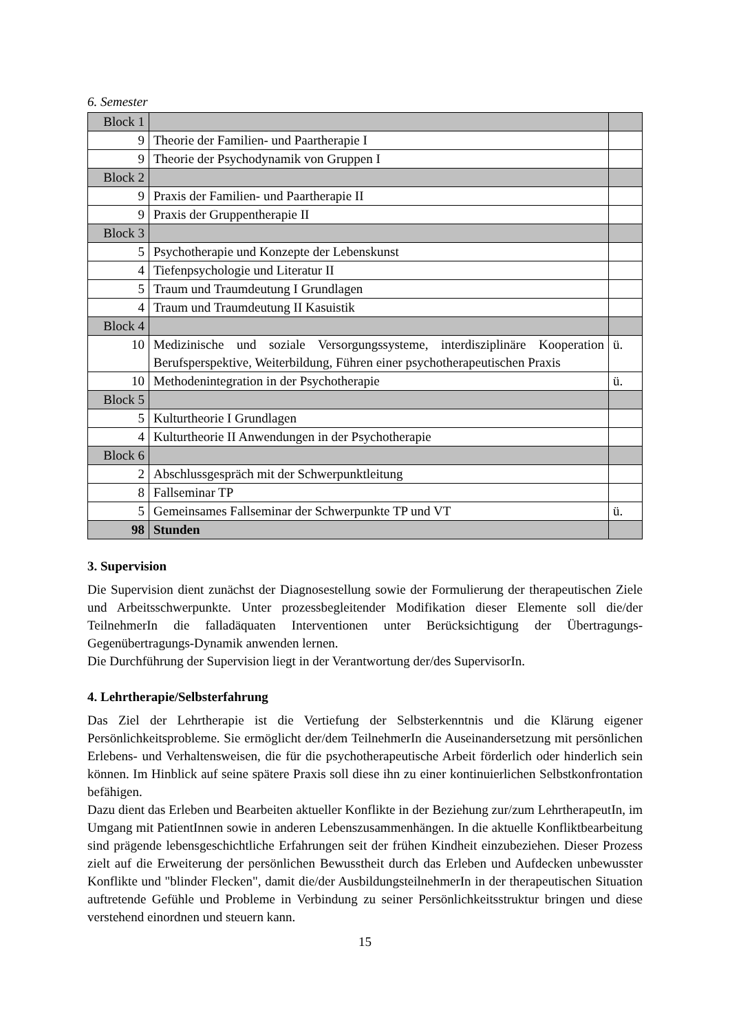6. Semester
| Block 1 | | |
| 9 | Theorie der Familien- und Paartherapie I | |
| 9 | Theorie der Psychodynamik von Gruppen I | |
| Block 2 | | |
| 9 | Praxis der Familien- und Paartherapie II | |
| 9 | Praxis der Gruppentherapie II | |
| Block 3 | | |
| 5 | Psychotherapie und Konzepte der Lebenskunst | |
| 4 | Tiefenpsychologie und Literatur II | |
| 5 | Traum und Traumdeutung I Grundlagen | |
| 4 | Traum und Traumdeutung II Kasuistik | |
| Block 4 | | |
| 10 | Medizinische und soziale Versorgungssysteme, interdisziplinäre Kooperation Berufsperspektive, Weiterbildung, Führen einer psychotherapeutischen Praxis | ü. |
| 10 | Methodenintegration in der Psychotherapie | ü. |
| Block 5 | | |
| 5 | Kulturtheorie I Grundlagen | |
| 4 | Kulturtheorie II Anwendungen in der Psychotherapie | |
| Block 6 | | |
| 2 | Abschlussgespräch mit der Schwerpunktleitung | |
| 8 | Fallseminar TP | |
| 5 | Gemeinsames Fallseminar der Schwerpunkte TP und VT | ü. |
| 98 | Stunden | |
3. Supervision
Die Supervision dient zunächst der Diagnosestellung sowie der Formulierung der therapeutischen Ziele und Arbeitsschwerpunkte. Unter prozessbegleitender Modifikation dieser Elemente soll die/der TeilnehmerIn die falladäquaten Interventionen unter Berücksichtigung der Übertragungs-Gegenübertragungs-Dynamik anwenden lernen.
Die Durchführung der Supervision liegt in der Verantwortung der/des SupervisorIn.
4. Lehrtherapie/Selbsterfahrung
Das Ziel der Lehrtherapie ist die Vertiefung der Selbsterkenntnis und die Klärung eigener Persönlichkeitsprobleme. Sie ermöglicht der/dem TeilnehmerIn die Auseinandersetzung mit persönlichen Erlebens- und Verhaltensweisen, die für die psychotherapeutische Arbeit förderlich oder hinderlich sein können. Im Hinblick auf seine spätere Praxis soll diese ihn zu einer kontinuierlichen Selbstkonfrontation befähigen.
Dazu dient das Erleben und Bearbeiten aktueller Konflikte in der Beziehung zur/zum LehrtherapeutIn, im Umgang mit PatientInnen sowie in anderen Lebenszusammenhängen. In die aktuelle Konfliktbearbeitung sind prägende lebensgeschichtliche Erfahrungen seit der frühen Kindheit einzubeziehen. Dieser Prozess zielt auf die Erweiterung der persönlichen Bewusstheit durch das Erleben und Aufdecken unbewusster Konflikte und "blinder Flecken", damit die/der AusbildungsteilnehmerIn in der therapeutischen Situation auftretende Gefühle und Probleme in Verbindung zu seiner Persönlichkeitsstruktur bringen und diese verstehend einordnen und steuern kann.
15